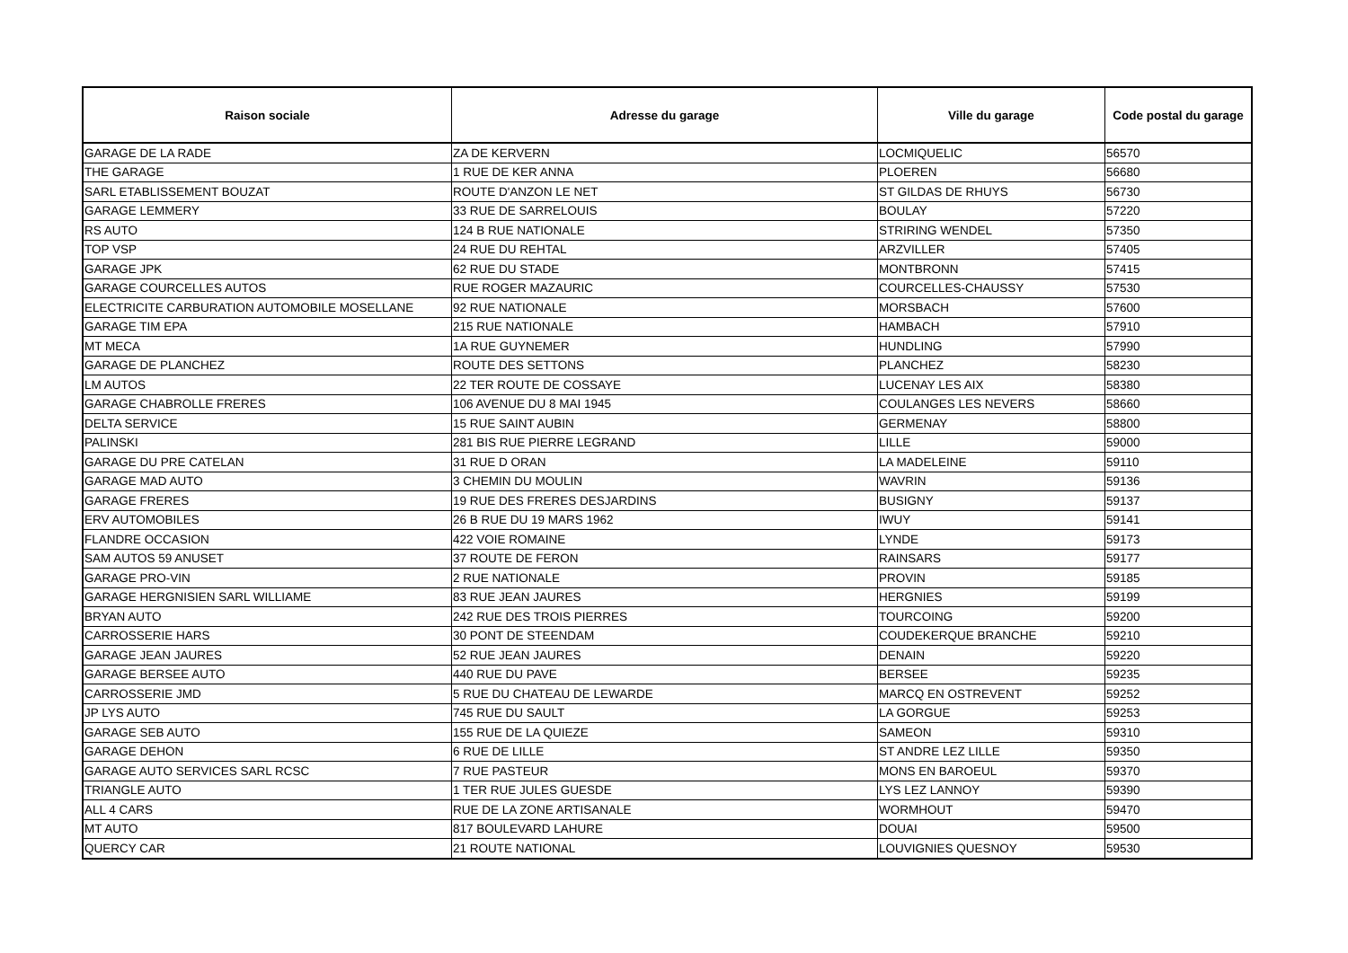| Raison sociale | Adresse du garage | Ville du garage | Code postal du garage |
| --- | --- | --- | --- |
| GARAGE DE LA RADE | ZA DE KERVERN | LOCMIQUELIC | 56570 |
| THE GARAGE | 1 RUE DE KER ANNA | PLOEREN | 56680 |
| SARL ETABLISSEMENT BOUZAT | ROUTE D'ANZON LE NET | ST GILDAS DE RHUYS | 56730 |
| GARAGE LEMMERY | 33 RUE DE SARRELOUIS | BOULAY | 57220 |
| RS AUTO | 124 B RUE NATIONALE | STRIRING WENDEL | 57350 |
| TOP VSP | 24 RUE DU REHTAL | ARZVILLER | 57405 |
| GARAGE JPK | 62 RUE DU STADE | MONTBRONN | 57415 |
| GARAGE COURCELLES AUTOS | RUE ROGER MAZAURIC | COURCELLES-CHAUSSY | 57530 |
| ELECTRICITE CARBURATION AUTOMOBILE MOSELLANE | 92 RUE NATIONALE | MORSBACH | 57600 |
| GARAGE TIM EPA | 215 RUE NATIONALE | HAMBACH | 57910 |
| MT MECA | 1A RUE GUYNEMER | HUNDLING | 57990 |
| GARAGE DE PLANCHEZ | ROUTE DES SETTONS | PLANCHEZ | 58230 |
| LM AUTOS | 22 TER ROUTE DE COSSAYE | LUCENAY LES AIX | 58380 |
| GARAGE CHABROLLE FRERES | 106 AVENUE DU 8 MAI 1945 | COULANGES LES NEVERS | 58660 |
| DELTA SERVICE | 15 RUE SAINT AUBIN | GERMENAY | 58800 |
| PALINSKI | 281 BIS RUE PIERRE LEGRAND | LILLE | 59000 |
| GARAGE DU PRE CATELAN | 31 RUE D ORAN | LA MADELEINE | 59110 |
| GARAGE MAD AUTO | 3 CHEMIN DU MOULIN | WAVRIN | 59136 |
| GARAGE FRERES | 19 RUE DES FRERES DESJARDINS | BUSIGNY | 59137 |
| ERV AUTOMOBILES | 26 B RUE DU 19 MARS 1962 | IWUY | 59141 |
| FLANDRE OCCASION | 422 VOIE ROMAINE | LYNDE | 59173 |
| SAM AUTOS 59 ANUSET | 37 ROUTE DE FERON | RAINSARS | 59177 |
| GARAGE PRO-VIN | 2 RUE NATIONALE | PROVIN | 59185 |
| GARAGE HERGNISIEN SARL WILLIAME | 83 RUE JEAN JAURES | HERGNIES | 59199 |
| BRYAN AUTO | 242 RUE DES TROIS PIERRES | TOURCOING | 59200 |
| CARROSSERIE HARS | 30 PONT DE STEENDAM | COUDEKERQUE BRANCHE | 59210 |
| GARAGE JEAN JAURES | 52 RUE JEAN JAURES | DENAIN | 59220 |
| GARAGE BERSEE AUTO | 440 RUE DU PAVE | BERSEE | 59235 |
| CARROSSERIE JMD | 5 RUE DU CHATEAU DE LEWARDE | MARCQ EN OSTREVENT | 59252 |
| JP LYS AUTO | 745 RUE DU SAULT | LA GORGUE | 59253 |
| GARAGE SEB AUTO | 155 RUE DE LA QUIEZE | SAMEON | 59310 |
| GARAGE DEHON | 6 RUE DE LILLE | ST ANDRE LEZ LILLE | 59350 |
| GARAGE AUTO SERVICES SARL RCSC | 7 RUE PASTEUR | MONS EN BAROEUL | 59370 |
| TRIANGLE AUTO | 1 TER RUE JULES GUESDE | LYS LEZ LANNOY | 59390 |
| ALL 4 CARS | RUE DE LA ZONE ARTISANALE | WORMHOUT | 59470 |
| MT AUTO | 817 BOULEVARD LAHURE | DOUAI | 59500 |
| QUERCY CAR | 21 ROUTE NATIONAL | LOUVIGNIES QUESNOY | 59530 |